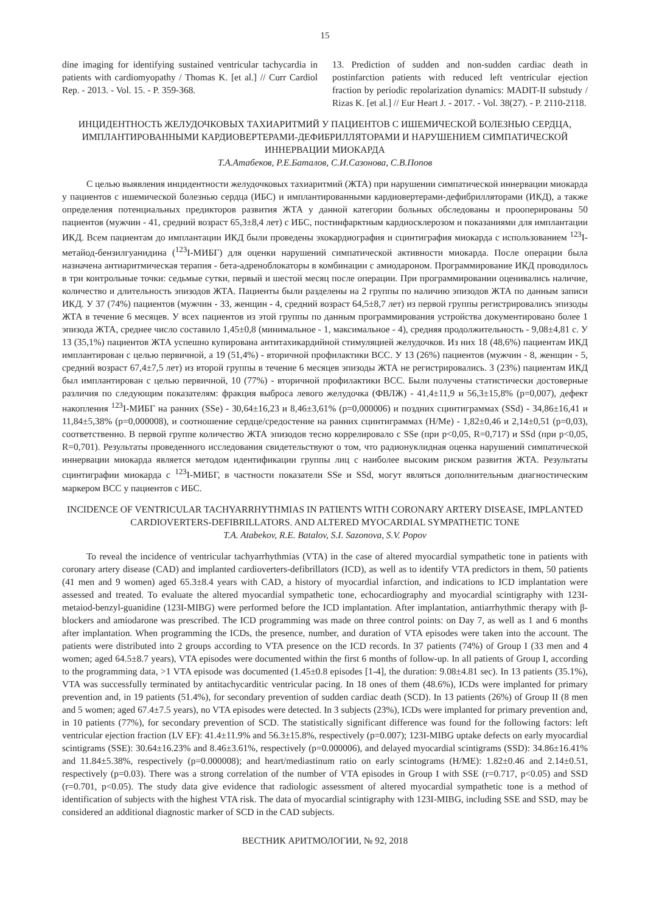15
dine imaging for identifying sustained ventricular tachycardia in patients with cardiomyopathy / Thomas K. [et al.] // Curr Cardiol Rep. - 2013. - Vol. 15. - P. 359-368.
13. Prediction of sudden and non-sudden cardiac death in postinfarction patients with reduced left ventricular ejection fraction by periodic repolarization dynamics: MADIT-II substudy / Rizas K. [et al.] // Eur Heart J. - 2017. - Vol. 38(27). - P. 2110-2118.
ИНЦИДЕНТНОСТЬ ЖЕЛУДОЧКОВЫХ ТАХИАРИТМИЙ У ПАЦИЕНТОВ С ИШЕМИЧЕСКОЙ БОЛЕЗНЬЮ СЕРДЦА, ИМПЛАНТИРОВАННЫМИ КАРДИОВЕРТЕРАМИ-ДЕФИБРИЛЛЯТОРАМИ И НАРУШЕНИЕМ СИМПАТИЧЕСКОЙ ИННЕРВАЦИИ МИОКАРДА
Т.А.Атабеков, Р.Е.Баталов, С.И.Сазонова, С.В.Попов
С целью выявления инцидентности желудочковых тахиаритмий (ЖТА) при нарушении симпатической иннервации миокарда у пациентов с ишемической болезнью сердца (ИБС) и имплантированными кардиовертерами-дефибрилляторами (ИКД), а также определения потенциальных предикторов развития ЖТА у данной категории больных обследованы и прооперированы 50 пациентов (мужчин - 41, средний возраст 65,3±8,4 лет) с ИБС, постинфарктным кардиосклерозом и показаниями для имплантации ИКД. Всем пациентам до имплантации ИКД были проведены эхокардиография и сцинтиграфия миокарда с использованием <sup>123</sup>I-метайод-бензилгуанидина (<sup>123</sup>I-МИБГ) для оценки нарушений симпатической активности миокарда. После операции была назначена антиаритмическая терапия - бета-адреноблокаторы в комбинации с амиодароном. Программирование ИКД проводилось в три контрольные точки: седьмые сутки, первый и шестой месяц после операции. При программировании оценивались наличие, количество и длительность эпизодов ЖТА. Пациенты были разделены на 2 группы по наличию эпизодов ЖТА по данным записи ИКД. У 37 (74%) пациентов (мужчин - 33, женщин - 4, средний возраст 64,5±8,7 лет) из первой группы регистрировались эпизоды ЖТА в течение 6 месяцев. У всех пациентов из этой группы по данным программирования устройства документировано более 1 эпизода ЖТА, среднее число составило 1,45±0,8 (минимальное - 1, максимальное - 4), средняя продолжительность - 9,08±4,81 с. У 13 (35,1%) пациентов ЖТА успешно купирована антитахикардийной стимуляцией желудочков. Из них 18 (48,6%) пациентам ИКД имплантирован с целью первичной, а 19 (51,4%) - вторичной профилактики ВСС. У 13 (26%) пациентов (мужчин - 8, женщин - 5, средний возраст 67,4±7,5 лет) из второй группы в течение 6 месяцев эпизоды ЖТА не регистрировались. 3 (23%) пациентам ИКД был имплантирован с целью первичной, 10 (77%) - вторичной профилактики ВСС. Были получены статистически достоверные различия по следующим показателям: фракция выброса левого желудочка (ФВЛЖ) - 41,4±11,9 и 56,3±15,8% (p=0,007), дефект накопления <sup>123</sup>I-МИБГ на ранних (SSe) - 30,64±16,23 и 8,46±3,61% (p=0,000006) и поздних сцинтиграммах (SSd) - 34,86±16,41 и 11,84±5,38% (p=0,000008), и соотношение сердце/средостение на ранних сцинтиграммах (H/Me) - 1,82±0,46 и 2,14±0,51 (p=0,03), соответственно. В первой группе количество ЖТА эпизодов тесно коррелировало с SSe (при p<0,05, R=0,717) и SSd (при p<0,05, R=0,701). Результаты проведенного исследования свидетельствуют о том, что радионуклидная оценка нарушений симпатической иннервации миокарда является методом идентификации группы лиц с наиболее высоким риском развития ЖТА. Результаты сцинтиграфии миокарда с <sup>123</sup>I-МИБГ, в частности показатели SSe и SSd, могут являться дополнительным диагностическим маркером ВСС у пациентов с ИБС.
INCIDENCE OF VENTRICULAR TACHYARRHYTHMIAS IN PATIENTS WITH CORONARY ARTERY DISEASE, IMPLANTED CARDIOVERTERS-DEFIBRILLATORS. AND ALTERED MYOCARDIAL SYMPATHETIC TONE
T.A. Atabekov, R.E. Batalov, S.I. Sazonova, S.V. Popov
To reveal the incidence of ventricular tachyarrhythmias (VTA) in the case of altered myocardial sympathetic tone in patients with coronary artery disease (CAD) and implanted cardioverters-defibrillators (ICD), as well as to identify VTA predictors in them, 50 patients (41 men and 9 women) aged 65.3±8.4 years with CAD, a history of myocardial infarction, and indications to ICD implantation were assessed and treated. To evaluate the altered myocardial sympathetic tone, echocardiography and myocardial scintigraphy with 123I-metaiod-benzyl-guanidine (123I-MIBG) were performed before the ICD implantation. After implantation, antiarrhythmic therapy with β-blockers and amiodarone was prescribed. The ICD programming was made on three control points: on Day 7, as well as 1 and 6 months after implantation. When programming the ICDs, the presence, number, and duration of VTA episodes were taken into the account. The patients were distributed into 2 groups according to VTA presence on the ICD records. In 37 patients (74%) of Group I (33 men and 4 women; aged 64.5±8.7 years), VTA episodes were documented within the first 6 months of follow-up. In all patients of Group I, according to the programming data, >1 VTA episode was documented (1.45±0.8 episodes [1-4], the duration: 9.08±4.81 sec). In 13 patients (35.1%), VTA was successfully terminated by antitachycarditic ventricular pacing. In 18 ones of them (48.6%), ICDs were implanted for primary prevention and, in 19 patients (51.4%), for secondary prevention of sudden cardiac death (SCD). In 13 patients (26%) of Group II (8 men and 5 women; aged 67.4±7.5 years), no VTA episodes were detected. In 3 subjects (23%), ICDs were implanted for primary prevention and, in 10 patients (77%), for secondary prevention of SCD. The statistically significant difference was found for the following factors: left ventricular ejection fraction (LV EF): 41.4±11.9% and 56.3±15.8%, respectively (p=0.007); 123I-MIBG uptake defects on early myocardial scintigrams (SSE): 30.64±16.23% and 8.46±3.61%, respectively (p=0.000006), and delayed myocardial scintigrams (SSD): 34.86±16.41% and 11.84±5.38%, respectively (p=0.000008); and heart/mediastinum ratio on early scintograms (H/ME): 1.82±0.46 and 2.14±0.51, respectively (p=0.03). There was a strong correlation of the number of VTA episodes in Group I with SSE (r=0.717, p<0.05) and SSD (r=0.701, p<0.05). The study data give evidence that radiologic assessment of altered myocardial sympathetic tone is a method of identification of subjects with the highest VTA risk. The data of myocardial scintigraphy with 123I-MIBG, including SSE and SSD, may be considered an additional diagnostic marker of SCD in the CAD subjects.
ВЕСТНИК АРИТМОЛОГИИ, № 92, 2018